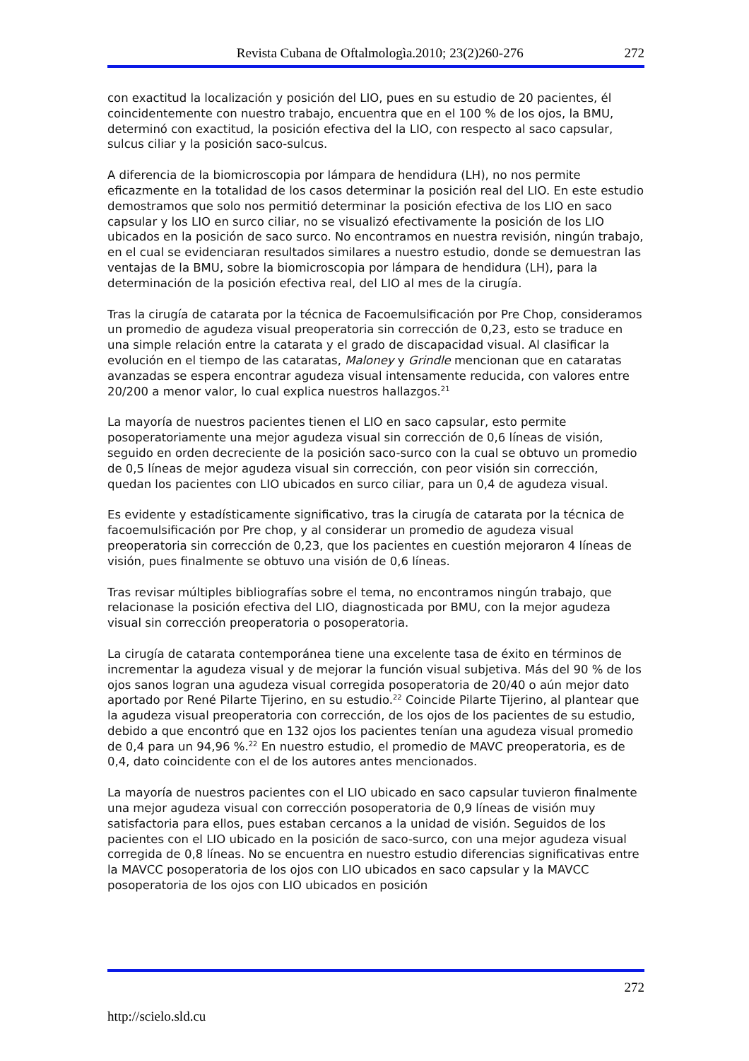Revista Cubana de Oftalmologìa.2010; 23(2)260-276 272
con exactitud la localización y posición del LIO, pues en su estudio de 20 pacientes, él coincidentemente con nuestro trabajo, encuentra que en el 100 % de los ojos, la BMU, determinó con exactitud, la posición efectiva del la LIO, con respecto al saco capsular, sulcus ciliar y la posición saco-sulcus.
A diferencia de la biomicroscopia por lámpara de hendidura (LH), no nos permite eficazmente en la totalidad de los casos determinar la posición real del LIO. En este estudio demostramos que solo nos permitió determinar la posición efectiva de los LIO en saco capsular y los LIO en surco ciliar, no se visualizó efectivamente la posición de los LIO ubicados en la posición de saco surco. No encontramos en nuestra revisión, ningún trabajo, en el cual se evidenciaran resultados similares a nuestro estudio, donde se demuestran las ventajas de la BMU, sobre la biomicroscopia por lámpara de hendidura (LH), para la determinación de la posición efectiva real, del LIO al mes de la cirugía.
Tras la cirugía de catarata por la técnica de Facoemulsificación por Pre Chop, consideramos un promedio de agudeza visual preoperatoria sin corrección de 0,23, esto se traduce en una simple relación entre la catarata y el grado de discapacidad visual. Al clasificar la evolución en el tiempo de las cataratas, Maloney y Grindle mencionan que en cataratas avanzadas se espera encontrar agudeza visual intensamente reducida, con valores entre 20/200 a menor valor, lo cual explica nuestros hallazgos.<sup>21</sup>
La mayoría de nuestros pacientes tienen el LIO en saco capsular, esto permite posoperatoriamente una mejor agudeza visual sin corrección de 0,6 líneas de visión, seguido en orden decreciente de la posición saco-surco con la cual se obtuvo un promedio de 0,5 líneas de mejor agudeza visual sin corrección, con peor visión sin corrección, quedan los pacientes con LIO ubicados en surco ciliar, para un 0,4 de agudeza visual.
Es evidente y estadísticamente significativo, tras la cirugía de catarata por la técnica de facoemulsificación por Pre chop, y al considerar un promedio de agudeza visual preoperatoria sin corrección de 0,23, que los pacientes en cuestión mejoraron 4 líneas de visión, pues finalmente se obtuvo una visión de 0,6 líneas.
Tras revisar múltiples bibliografías sobre el tema, no encontramos ningún trabajo, que relacionase la posición efectiva del LIO, diagnosticada por BMU, con la mejor agudeza visual sin corrección preoperatoria o posoperatoria.
La cirugía de catarata contemporánea tiene una excelente tasa de éxito en términos de incrementar la agudeza visual y de mejorar la función visual subjetiva. Más del 90 % de los ojos sanos logran una agudeza visual corregida posoperatoria de 20/40 o aún mejor dato aportado por René Pilarte Tijerino, en su estudio.<sup>22</sup> Coincide Pilarte Tijerino, al plantear que la agudeza visual preoperatoria con corrección, de los ojos de los pacientes de su estudio, debido a que encontró que en 132 ojos los pacientes tenían una agudeza visual promedio de 0,4 para un 94,96 %.<sup>22</sup> En nuestro estudio, el promedio de MAVC preoperatoria, es de 0,4, dato coincidente con el de los autores antes mencionados.
La mayoría de nuestros pacientes con el LIO ubicado en saco capsular tuvieron finalmente una mejor agudeza visual con corrección posoperatoria de 0,9 líneas de visión muy satisfactoria para ellos, pues estaban cercanos a la unidad de visión. Seguidos de los pacientes con el LIO ubicado en la posición de saco-surco, con una mejor agudeza visual corregida de 0,8 líneas. No se encuentra en nuestro estudio diferencias significativas entre la MAVCC posoperatoria de los ojos con LIO ubicados en saco capsular y la MAVCC posoperatoria de los ojos con LIO ubicados en posición
272
http://scielo.sld.cu